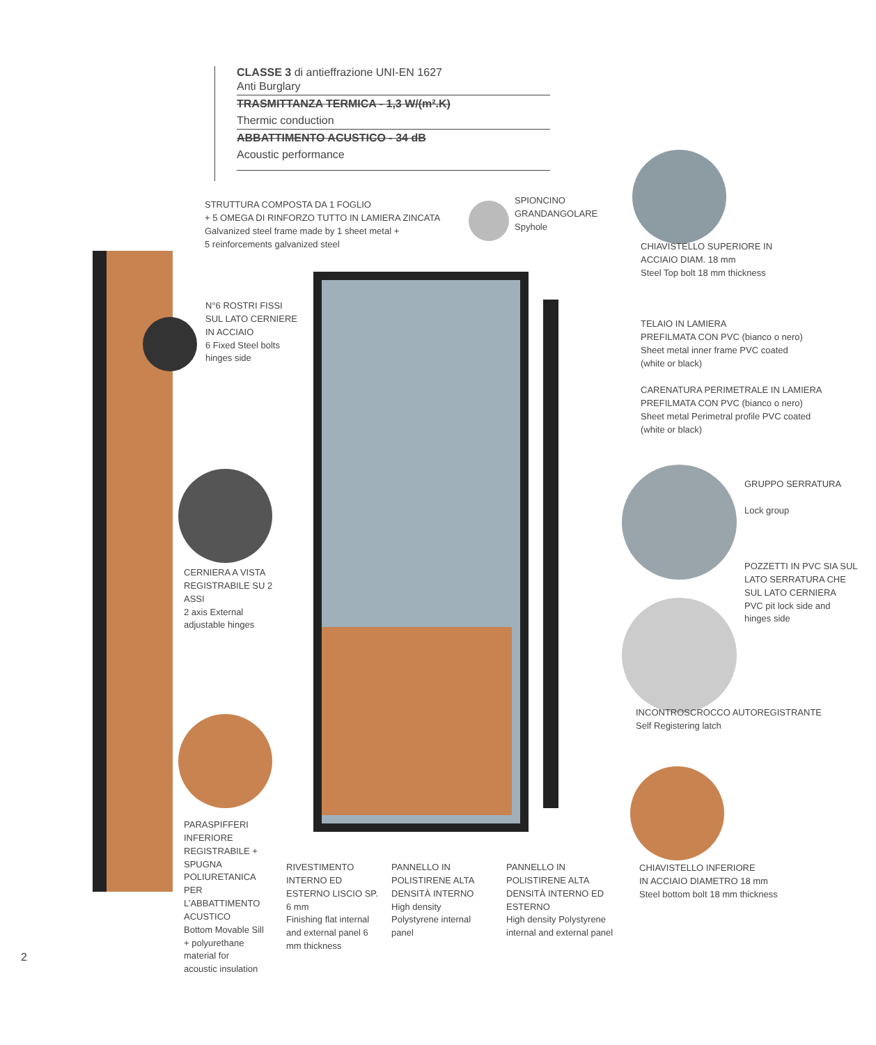CLASSE 3 di antieffrazione UNI-EN 1627
Anti Burglary
TRASMITTANZA TERMICA - 1,3 W/(m².K)
Thermic conduction
ABBATTIMENTO ACUSTICO - 34 dB
Acoustic performance
STRUTTURA COMPOSTA DA 1 FOGLIO
+ 5 OMEGA DI RINFORZO TUTTO IN LAMIERA ZINCATA
Galvanized steel frame made by 1 sheet metal +
5 reinforcements galvanized steel
SPIONCINO
GRANDANGOLARE
Spyhole
CHIAVISTELLO SUPERIORE IN
ACCIAIO DIAM. 18 mm
Steel Top bolt 18 mm thickness
N°6 ROSTRI FISSI
SUL LATO CERNIERE
IN ACCIAIO
6 Fixed Steel bolts
hinges side
TELAIO IN LAMIERA
PREFILMATA CON PVC (bianco o nero)
Sheet metal inner frame PVC coated
(white or black)
CARENATURA PERIMETRALE IN LAMIERA
PREFILMATA CON PVC (bianco o nero)
Sheet metal Perimetral profile PVC coated
(white or black)
GRUPPO SERRATURA
Lock group
POZZETTI IN PVC SIA SUL
LATO SERRATURA CHE
SUL LATO CERNIERA
PVC pit lock side and
hinges side
CERNIERA A VISTA
REGISTRABILE SU 2
ASSI
2 axis External
adjustable hinges
INCONTROSCROCCO AUTOREGISTRANTE
Self Registering latch
PARASPIFFERI
INFERIORE
REGISTRABILE +
SPUGNA
POLIURETANICA
PER
L’ABBATTIMENTO
ACUSTICO
Bottom Movable Sill
+ polyurethane
material for
acoustic insulation
RIVESTIMENTO INTERNO ED ESTERNO LISCIO SP. 6 mm
Finishing flat internal and external panel 6 mm thickness
PANNELLO IN POLISTIRENE ALTA DENSITÀ INTERNO
High density Polystyrene internal panel
PANNELLO IN POLISTIRENE ALTA DENSITÀ INTERNO ED ESTERNO
High density Polystyrene internal and external panel
CHIAVISTELLO INFERIORE
IN ACCIAIO DIAMETRO 18 mm
Steel bottom bolt 18 mm thickness
2